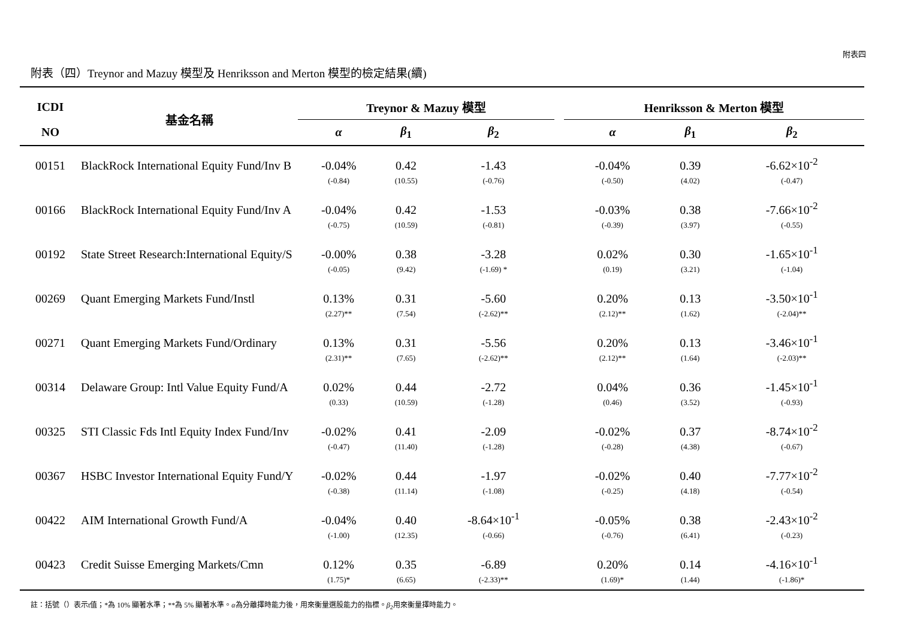附表四
附表（四）Treynor and Mazuy 模型及 Henriksson and Merton 模型的檢定結果(續)
| ICDI | 基金名稱 | Treynor & Mazuy 模型 | | | | Henriksson & Merton 模型 | | |
| --- | --- | --- | --- | --- | --- | --- | --- | --- |
| NO | | α | β<sub>1</sub> | β<sub>2</sub> | | α | β<sub>1</sub> | β<sub>2</sub> |
| 00151 | BlackRock International Equity Fund/Inv B | -0.04% | 0.42 | -1.43 | | -0.04% | 0.39 | -6.62×10<sup>-2</sup> |
| | | (-0.84) | (10.55) | (-0.76) | | (-0.50) | (4.02) | (-0.47) |
| 00166 | BlackRock International Equity Fund/Inv A | -0.04% | 0.42 | -1.53 | | -0.03% | 0.38 | -7.66×10<sup>-2</sup> |
| | | (-0.75) | (10.59) | (-0.81) | | (-0.39) | (3.97) | (-0.55) |
| 00192 | State Street Research:International Equity/S | -0.00% | 0.38 | -3.28 | | 0.02% | 0.30 | -1.65×10<sup>-1</sup> |
| | | (-0.05) | (9.42) | (-1.69) * | | (0.19) | (3.21) | (-1.04) |
| 00269 | Quant Emerging Markets Fund/Instl | 0.13% | 0.31 | -5.60 | | 0.20% | 0.13 | -3.50×10<sup>-1</sup> |
| | | (2.27)** | (7.54) | (-2.62)** | | (2.12)** | (1.62) | (-2.04)** |
| 00271 | Quant Emerging Markets Fund/Ordinary | 0.13% | 0.31 | -5.56 | | 0.20% | 0.13 | -3.46×10<sup>-1</sup> |
| | | (2.31)** | (7.65) | (-2.62)** | | (2.12)** | (1.64) | (-2.03)** |
| 00314 | Delaware Group: Intl Value Equity Fund/A | 0.02% | 0.44 | -2.72 | | 0.04% | 0.36 | -1.45×10<sup>-1</sup> |
| | | (0.33) | (10.59) | (-1.28) | | (0.46) | (3.52) | (-0.93) |
| 00325 | STI Classic Fds Intl Equity Index Fund/Inv | -0.02% | 0.41 | -2.09 | | -0.02% | 0.37 | -8.74×10<sup>-2</sup> |
| | | (-0.47) | (11.40) | (-1.28) | | (-0.28) | (4.38) | (-0.67) |
| 00367 | HSBC Investor International Equity Fund/Y | -0.02% | 0.44 | -1.97 | | -0.02% | 0.40 | -7.77×10<sup>-2</sup> |
| | | (-0.38) | (11.14) | (-1.08) | | (-0.25) | (4.18) | (-0.54) |
| 00422 | AIM International Growth Fund/A | -0.04% | 0.40 | -8.64×10<sup>-1</sup> | | -0.05% | 0.38 | -2.43×10<sup>-2</sup> |
| | | (-1.00) | (12.35) | (-0.66) | | (-0.76) | (6.41) | (-0.23) |
| 00423 | Credit Suisse Emerging Markets/Cmn | 0.12% | 0.35 | -6.89 | | 0.20% | 0.14 | -4.16×10<sup>-1</sup> |
| | | (1.75)* | (6.65) | (-2.33)** | | (1.69)* | (1.44) | (-1.86)* |
註：括號（）表示t值；*為 10% 顯著水準；**為 5% 顯著水準。α為分離擇時能力後，用來衡量選股能力的指標。β<sub>2</sub>用來衡量擇時能力。